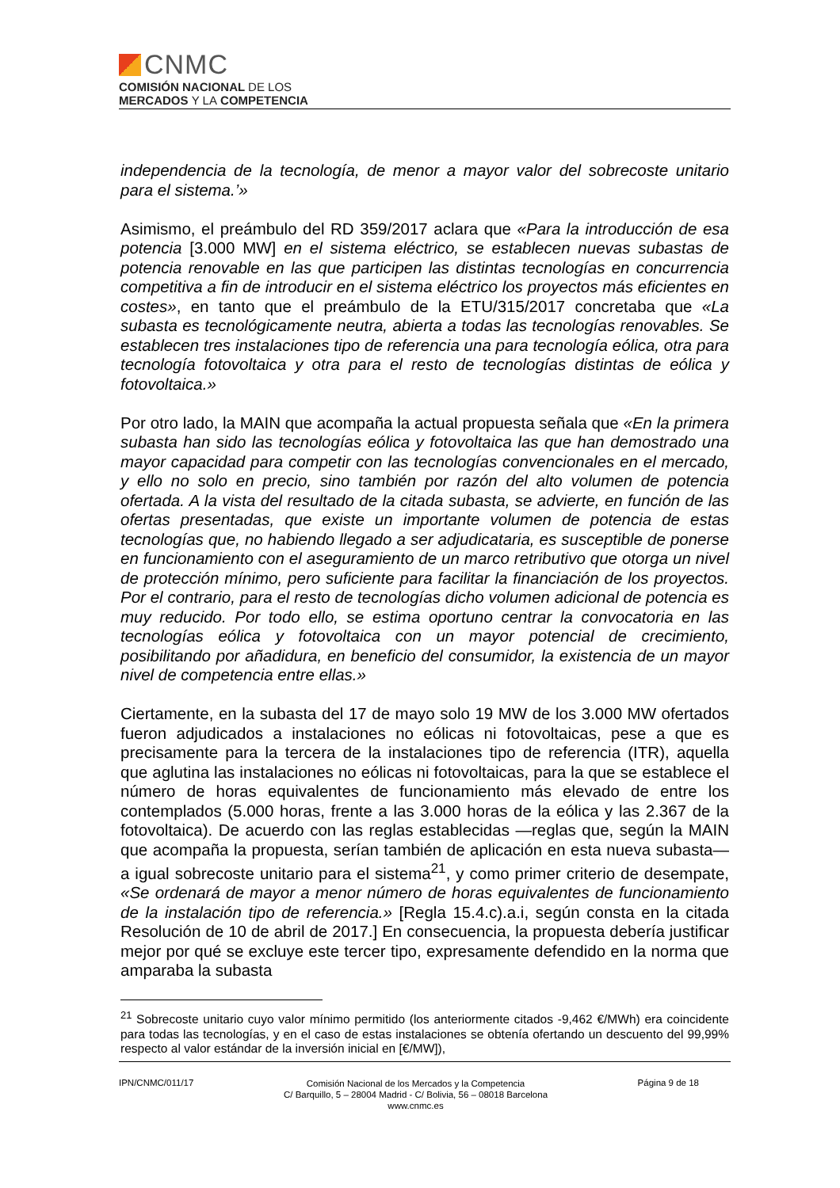CNMC
COMISIÓN NACIONAL DE LOS
MERCADOS Y LA COMPETENCIA
independencia de la tecnología, de menor a mayor valor del sobrecoste unitario para el sistema.’»
Asimismo, el preámbulo del RD 359/2017 aclara que «Para la introducción de esa potencia [3.000 MW] en el sistema eléctrico, se establecen nuevas subastas de potencia renovable en las que participen las distintas tecnologías en concurrencia competitiva a fin de introducir en el sistema eléctrico los proyectos más eficientes en costes», en tanto que el preámbulo de la ETU/315/2017 concretaba que «La subasta es tecnológicamente neutra, abierta a todas las tecnologías renovables. Se establecen tres instalaciones tipo de referencia una para tecnología eólica, otra para tecnología fotovoltaica y otra para el resto de tecnologías distintas de eólica y fotovoltaica.»
Por otro lado, la MAIN que acompaña la actual propuesta señala que «En la primera subasta han sido las tecnologías eólica y fotovoltaica las que han demostrado una mayor capacidad para competir con las tecnologías convencionales en el mercado, y ello no solo en precio, sino también por razón del alto volumen de potencia ofertada. A la vista del resultado de la citada subasta, se advierte, en función de las ofertas presentadas, que existe un importante volumen de potencia de estas tecnologías que, no habiendo llegado a ser adjudicataria, es susceptible de ponerse en funcionamiento con el aseguramiento de un marco retributivo que otorga un nivel de protección mínimo, pero suficiente para facilitar la financiación de los proyectos. Por el contrario, para el resto de tecnologías dicho volumen adicional de potencia es muy reducido. Por todo ello, se estima oportuno centrar la convocatoria en las tecnologías eólica y fotovoltaica con un mayor potencial de crecimiento, posibilitando por añadidura, en beneficio del consumidor, la existencia de un mayor nivel de competencia entre ellas.»
Ciertamente, en la subasta del 17 de mayo solo 19 MW de los 3.000 MW ofertados fueron adjudicados a instalaciones no eólicas ni fotovoltaicas, pese a que es precisamente para la tercera de la instalaciones tipo de referencia (ITR), aquella que aglutina las instalaciones no eólicas ni fotovoltaicas, para la que se establece el número de horas equivalentes de funcionamiento más elevado de entre los contemplados (5.000 horas, frente a las 3.000 horas de la eólica y las 2.367 de la fotovoltaica). De acuerdo con las reglas establecidas —reglas que, según la MAIN que acompaña la propuesta, serían también de aplicación en esta nueva subasta— a igual sobrecoste unitario para el sistema<sup>21</sup>, y como primer criterio de desempate, «Se ordenará de mayor a menor número de horas equivalentes de funcionamiento de la instalación tipo de referencia.» [Regla 15.4.c).a.i, según consta en la citada Resolución de 10 de abril de 2017.] En consecuencia, la propuesta debería justificar mejor por qué se excluye este tercer tipo, expresamente defendido en la norma que amparaba la subasta
<sup>21</sup> Sobrecoste unitario cuyo valor mínimo permitido (los anteriormente citados -9,462 €/MWh) era coincidente para todas las tecnologías, y en el caso de estas instalaciones se obtenía ofertando un descuento del 99,99% respecto al valor estándar de la inversión inicial en [€/MW]),
IPN/CNMC/011/17
Comisión Nacional de los Mercados y la Competencia
C/ Barquillo, 5 – 28004 Madrid - C/ Bolivia, 56 – 08018 Barcelona
www.cnmc.es
Página 9 de 18